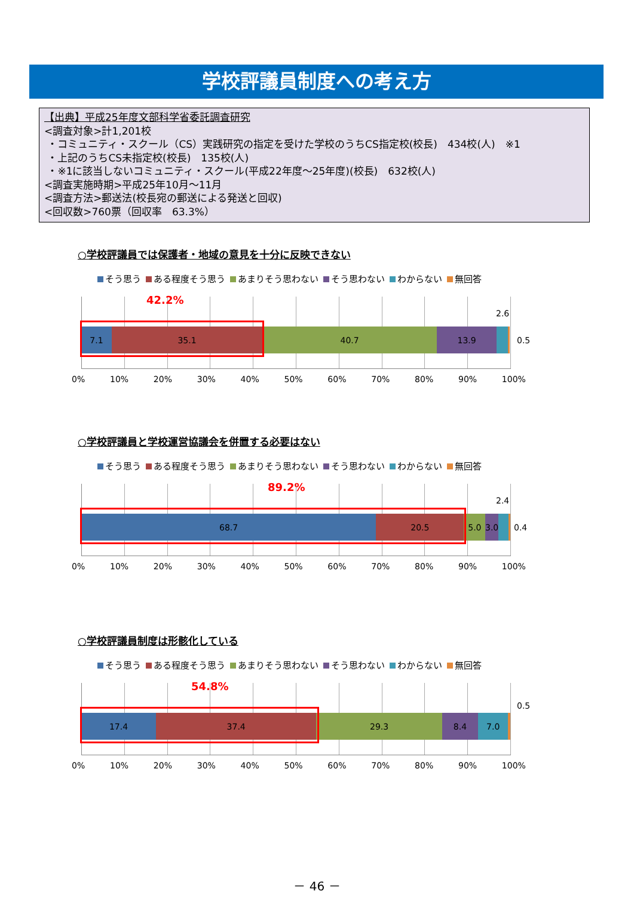学校評議員制度への考え方
【出典】平成25年度文部科学省委託調査研究
<調査対象>計1,201校
・コミュニティ・スクール（CS）実践研究の指定を受けた学校のうちCS指定校(校長)　434校(人)　※1
・上記のうちCS未指定校(校長)　135校(人)
・※1に該当しないコミュニティ・スクール(平成22年度～25年度)(校長)　632校(人)
<調査実施時期>平成25年10月～11月
<調査方法>郵送法(校長宛の郵送による発送と回収)
<回収数>760票（回収率　63.3%）
○学校評議員では保護者・地域の意見を十分に反映できない
そう思う ある程度そう思う あまりそう思わない そう思わない わからない 無回答
7.1 35.1 40.7 13.9
42.2%
2.6
0.5
0% 10% 20% 30% 40% 50% 60% 70% 80% 90% 100%
○学校評議員と学校運営協議会を併置する必要はない
そう思う ある程度そう思う あまりそう思わない そう思わない わからない 無回答
68.7 20.5 5.0 3.0
89.2%
2.4
0.4
0% 10% 20% 30% 40% 50% 60% 70% 80% 90% 100%
○学校評議員制度は形骸化している
そう思う ある程度そう思う あまりそう思わない そう思わない わからない 無回答
17.4 37.4 29.3 8.4 7.0
54.8%
0.5
0% 10% 20% 30% 40% 50% 60% 70% 80% 90% 100%
－ 46 －